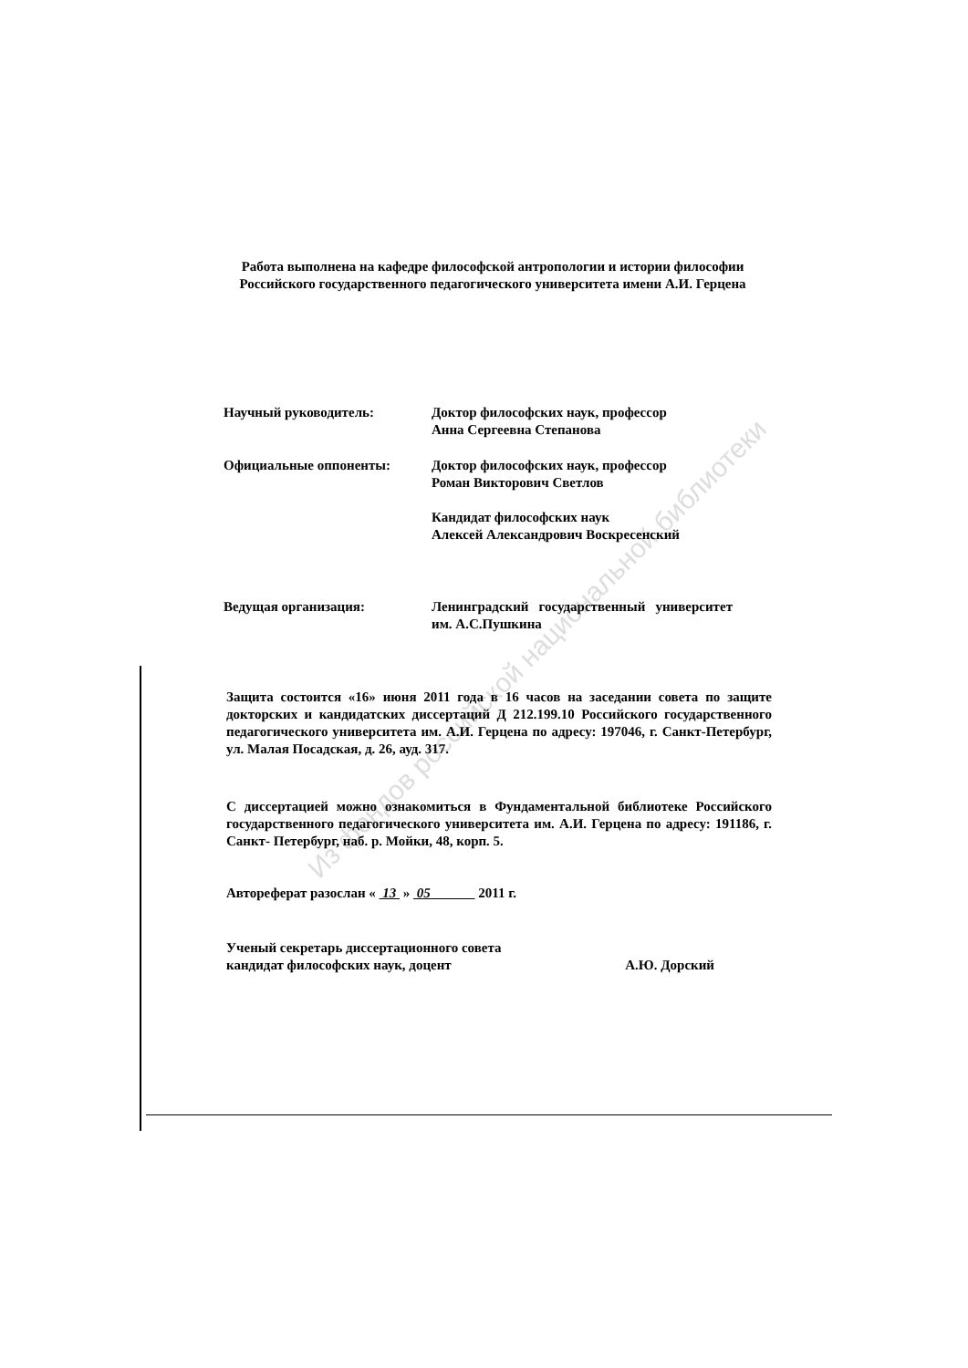Из фондов российской национальной библиотеки
Работа выполнена на кафедре философской антропологии и истории философии Российского государственного педагогического университета имени А.И. Герцена
Научный руководитель: Доктор философских наук, профессор
Анна Сергеевна Степанова
Официальные оппоненты: Доктор философских наук, профессор
Роман Викторович Светлов
Кандидат философских наук
Алексей Александрович Воскресенский
Ведущая организация: Ленинградский государственный университет им. А.С.Пушкина
Защита состоится «16» июня 2011 года в 16 часов на заседании совета по защите докторских и кандидатских диссертаций Д 212.199.10 Российского государственного педагогического университета им. А.И. Герцена по адресу: 197046, г. Санкт-Петербург, ул. Малая Посадская, д. 26, ауд. 317.
С диссертацией можно ознакомиться в Фундаментальной библиотеке Российского государственного педагогического университета им. А.И. Герцена по адресу: 191186, г. Санкт- Петербург, наб. р. Мойки, 48, корп. 5.
Автореферат разослан « 13 » 05 2011 г.
Ученый секретарь диссертационного совета
кандидат философских наук, доцент
А.Ю. Дорский